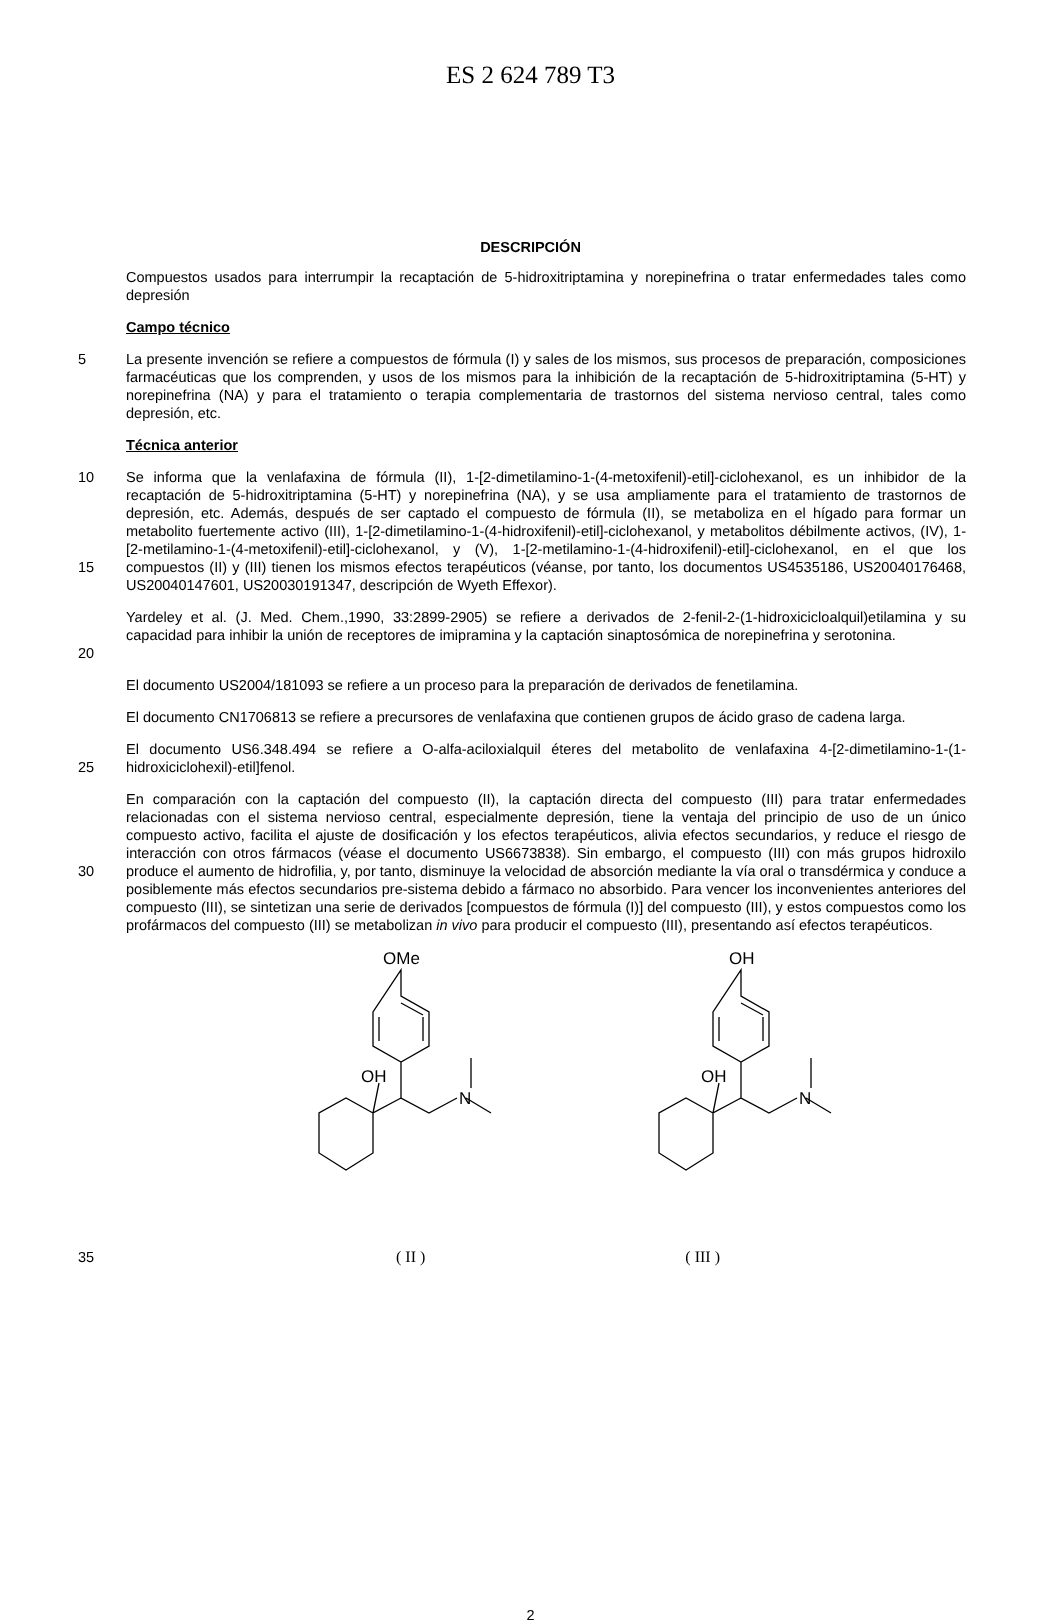ES 2 624 789 T3
DESCRIPCIÓN
Compuestos usados para interrumpir la recaptación de 5-hidroxitriptamina y norepinefrina o tratar enfermedades tales como depresión
Campo técnico
5 La presente invención se refiere a compuestos de fórmula (I) y sales de los mismos, sus procesos de preparación, composiciones farmacéuticas que los comprenden, y usos de los mismos para la inhibición de la recaptación de 5-hidroxitriptamina (5-HT) y norepinefrina (NA) y para el tratamiento o terapia complementaria de trastornos del sistema nervioso central, tales como depresión, etc.
Técnica anterior
10
15
Se informa que la venlafaxina de fórmula (II), 1-[2-dimetilamino-1-(4-metoxifenil)-etil]-ciclohexanol, es un inhibidor de la recaptación de 5-hidroxitriptamina (5-HT) y norepinefrina (NA), y se usa ampliamente para el tratamiento de trastornos de depresión, etc. Además, después de ser captado el compuesto de fórmula (II), se metaboliza en el hígado para formar un metabolito fuertemente activo (III), 1-[2-dimetilamino-1-(4-hidroxifenil)-etil]-ciclohexanol, y metabolitos débilmente activos, (IV), 1-[2-metilamino-1-(4-metoxifenil)-etil]-ciclohexanol, y (V), 1-[2-metilamino-1-(4-hidroxifenil)-etil]-ciclohexanol, en el que los compuestos (II) y (III) tienen los mismos efectos terapéuticos (véanse, por tanto, los documentos US4535186, US20040176468, US20040147601, US20030191347, descripción de Wyeth Effexor).
20 Yardeley et al. (J. Med. Chem.,1990, 33:2899-2905) se refiere a derivados de 2-fenil-2-(1-hidroxicicloalquil)etilamina y su capacidad para inhibir la unión de receptores de imipramina y la captación sinaptosómica de norepinefrina y serotonina.
El documento US2004/181093 se refiere a un proceso para la preparación de derivados de fenetilamina.
El documento CN1706813 se refiere a precursores de venlafaxina que contienen grupos de ácido graso de cadena larga.
25 El documento US6.348.494 se refiere a O-alfa-aciloxialquil éteres del metabolito de venlafaxina 4-[2-dimetilamino-1-(1-hidroxiciclohexil)-etil]fenol.
30 En comparación con la captación del compuesto (II), la captación directa del compuesto (III) para tratar enfermedades relacionadas con el sistema nervioso central, especialmente depresión, tiene la ventaja del principio de uso de un único compuesto activo, facilita el ajuste de dosificación y los efectos terapéuticos, alivia efectos secundarios, y reduce el riesgo de interacción con otros fármacos (véase el documento US6673838). Sin embargo, el compuesto (III) con más grupos hidroxilo produce el aumento de hidrofilia, y, por tanto, disminuye la velocidad de absorción mediante la vía oral o transdérmica y conduce a posiblemente más efectos secundarios pre-sistema debido a fármaco no absorbido. Para vencer los inconvenientes anteriores del compuesto (III), se sintetizan una serie de derivados [compuestos de fórmula (I)] del compuesto (III), y estos compuestos como los profármacos del compuesto (III) se metabolizan in vivo para producir el compuesto (III), presentando así efectos terapéuticos.
OMe
OH
N
OH
OH
N
35 ( II ) ( III )
2